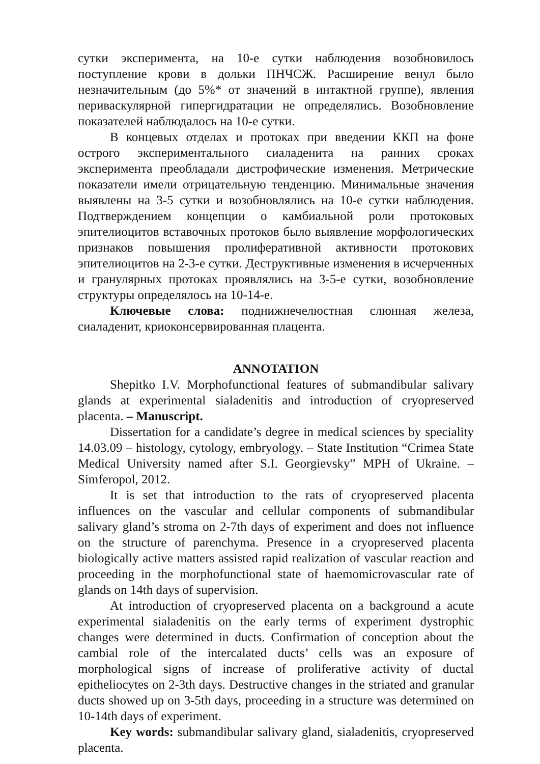сутки эксперимента, на 10-е сутки наблюдения возобновилось поступление крови в дольки ПНЧСЖ. Расширение венул было незначительным (до 5%* от значений в интактной группе), явления периваскулярной гипергидратации не определялись. Возобновление показателей наблюдалось на 10-е сутки.
В концевых отделах и протоках при введении ККП на фоне острого экспериментального сиаладенита на ранних сроках эксперимента преобладали дистрофические изменения. Метрические показатели имели отрицательную тенденцию. Минимальные значения выявлены на 3-5 сутки и возобновлялись на 10-е сутки наблюдения. Подтверждением концепции о камбиальной роли протоковых эпителиоцитов вставочных протоков было выявление морфологических признаков повышения пролиферативной активности протокових эпителиоцитов на 2-3-е сутки. Деструктивные изменения в исчерченных и гранулярных протоках проявлялись на 3-5-е сутки, возобновление структуры определялось на 10-14-е.
Ключевые слова: поднижнечелюстная слюнная железа, сиаладенит, криоконсервированная плацента.
ANNOTATION
Shepitko I.V. Morphofunctional features of submandibular salivary glands at experimental sialadenitis and introduction of cryopreserved placenta. – Manuscript.
Dissertation for a candidate’s degree in medical sciences by speciality 14.03.09 – histology, cytology, embryology. – State Institution “Crimea State Medical University named after S.I. Georgievsky” MPH of Ukraine. – Simferopol, 2012.
It is set that introduction to the rats of cryopreserved placenta influences on the vascular and cellular components of submandibular salivary gland’s stroma on 2-7th days of experiment and does not influence on the structure of parenchyma. Presence in a cryopreserved placenta biologically active matters assisted rapid realization of vascular reaction and proceeding in the morphofunctional state of haemomicrovascular rate of glands on 14th days of supervision.
At introduction of cryopreserved placenta on a background a acute experimental sialadenitis on the early terms of experiment dystrophic changes were determined in ducts. Confirmation of conception about the cambial role of the intercalated ducts’ cells was an exposure of morphological signs of increase of proliferative activity of ductal epitheliocytes on 2-3th days. Destructive changes in the striated and granular ducts showed up on 3-5th days, proceeding in a structure was determined on 10-14th days of experiment.
Key words: submandibular salivary gland, sialadenitis, cryopreserved placenta.